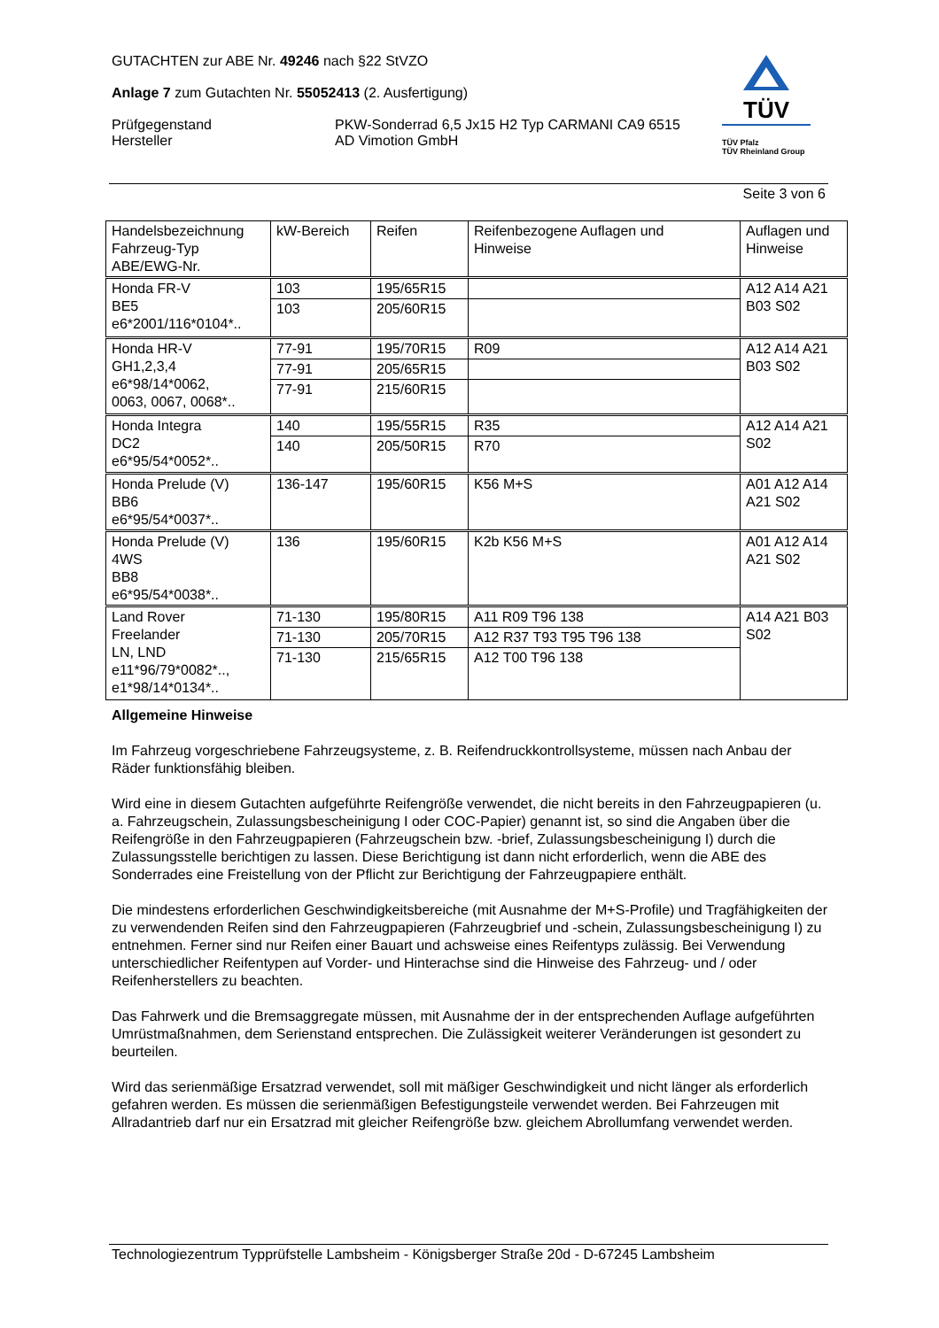GUTACHTEN zur ABE Nr. 49246 nach §22 StVZO
Anlage 7 zum Gutachten Nr. 55052413 (2. Ausfertigung)
Prüfgegenstand
Hersteller
PKW-Sonderrad 6,5 Jx15 H2 Typ CARMANI CA9 6515
AD Vimotion GmbH
TÜV
TÜV Pfalz
TÜV Rheinland Group
Seite 3 von 6
| Handelsbezeichnung Fahrzeug-Typ ABE/EWG-Nr. | kW-Bereich | Reifen | Reifenbezogene Auflagen und Hinweise | Auflagen und Hinweise |
| --- | --- | --- | --- | --- |
| Honda FR-V BE5 e6*2001/116*0104*.. | 103 | 195/65R15 | | A12 A14 A21 B03 S02 |
| | 103 | 205/60R15 | | |
| Honda HR-V GH1,2,3,4 e6*98/14*0062, 0063, 0067, 0068*.. | 77-91 | 195/70R15 | R09 | A12 A14 A21 B03 S02 |
| | 77-91 | 205/65R15 | | |
| | 77-91 | 215/60R15 | | |
| Honda Integra DC2 e6*95/54*0052*.. | 140 | 195/55R15 | R35 | A12 A14 A21 S02 |
| | 140 | 205/50R15 | R70 | |
| Honda Prelude (V) BB6 e6*95/54*0037*.. | 136-147 | 195/60R15 | K56 M+S | A01 A12 A14 A21 S02 |
| Honda Prelude (V) 4WS BB8 e6*95/54*0038*.. | 136 | 195/60R15 | K2b K56 M+S | A01 A12 A14 A21 S02 |
| Land Rover Freelander LN, LND e11*96/79*0082*.., e1*98/14*0134*.. | 71-130 | 195/80R15 | A11 R09 T96 138 | A14 A21 B03 S02 |
| | 71-130 | 205/70R15 | A12 R37 T93 T95 T96 138 | |
| | 71-130 | 215/65R15 | A12 T00 T96 138 | |
Allgemeine Hinweise
Im Fahrzeug vorgeschriebene Fahrzeugsysteme, z. B. Reifendruckkontrollsysteme, müssen nach Anbau der Räder funktionsfähig bleiben.
Wird eine in diesem Gutachten aufgeführte Reifengröße verwendet, die nicht bereits in den Fahrzeugpapieren (u. a. Fahrzeugschein, Zulassungsbescheinigung I oder COC-Papier) genannt ist, so sind die Angaben über die Reifengröße in den Fahrzeugpapieren (Fahrzeugschein bzw. -brief, Zulassungsbescheinigung I) durch die Zulassungsstelle berichtigen zu lassen. Diese Berichtigung ist dann nicht erforderlich, wenn die ABE des Sonderrades eine Freistellung von der Pflicht zur Berichtigung der Fahrzeugpapiere enthält.
Die mindestens erforderlichen Geschwindigkeitsbereiche (mit Ausnahme der M+S-Profile) und Tragfähigkeiten der zu verwendenden Reifen sind den Fahrzeugpapieren (Fahrzeugbrief und -schein, Zulassungsbescheinigung I) zu entnehmen. Ferner sind nur Reifen einer Bauart und achsweise eines Reifentyps zulässig. Bei Verwendung unterschiedlicher Reifentypen auf Vorder- und Hinterachse sind die Hinweise des Fahrzeug- und / oder Reifenherstellers zu beachten.
Das Fahrwerk und die Bremsaggregate müssen, mit Ausnahme der in der entsprechenden Auflage aufgeführten Umrüstmaßnahmen, dem Serienstand entsprechen. Die Zulässigkeit weiterer Veränderungen ist gesondert zu beurteilen.
Wird das serienmäßige Ersatzrad verwendet, soll mit mäßiger Geschwindigkeit und nicht länger als erforderlich gefahren werden. Es müssen die serienmäßigen Befestigungsteile verwendet werden. Bei Fahrzeugen mit Allradantrieb darf nur ein Ersatzrad mit gleicher Reifengröße bzw. gleichem Abrollumfang verwendet werden.
Technologiezentrum Typprüfstelle Lambsheim - Königsberger Straße 20d - D-67245 Lambsheim